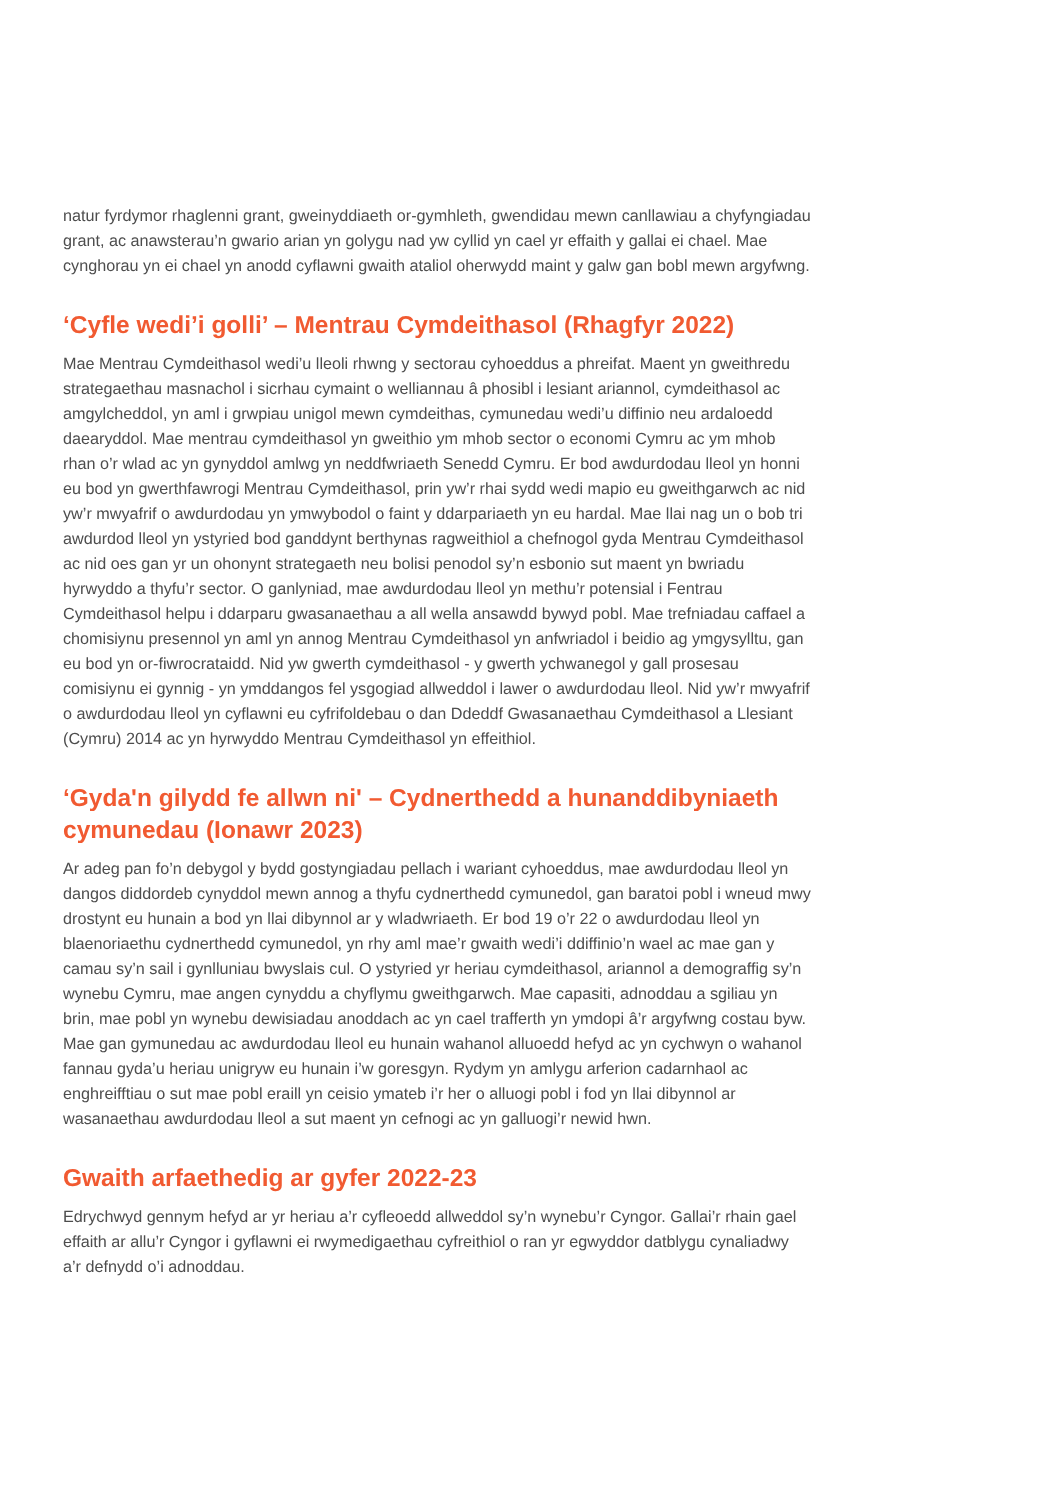natur fyrdymor rhaglenni grant, gweinyddiaeth or-gymhleth, gwendidau mewn canllawiau a chyfyngiadau grant, ac anawsterau’n gwario arian yn golygu nad yw cyllid yn cael yr effaith y gallai ei chael. Mae cynghorau yn ei chael yn anodd cyflawni gwaith ataliol oherwydd maint y galw gan bobl mewn argyfwng.
‘Cyfle wedi’i golli’ – Mentrau Cymdeithasol (Rhagfyr 2022)
Mae Mentrau Cymdeithasol wedi’u lleoli rhwng y sectorau cyhoeddus a phreifat. Maent yn gweithredu strategaethau masnachol i sicrhau cymaint o welliannau â phosibl i lesiant ariannol, cymdeithasol ac amgylcheddol, yn aml i grwpiau unigol mewn cymdeithas, cymunedau wedi’u diffinio neu ardaloedd daearyddol. Mae mentrau cymdeithasol yn gweithio ym mhob sector o economi Cymru ac ym mhob rhan o’r wlad ac yn gynyddol amlwg yn neddfwriaeth Senedd Cymru. Er bod awdurdodau lleol yn honni eu bod yn gwerthfawrogi Mentrau Cymdeithasol, prin yw’r rhai sydd wedi mapio eu gweithgarwch ac nid yw’r mwyafrif o awdurdodau yn ymwybodol o faint y ddarpariaeth yn eu hardal. Mae llai nag un o bob tri awdurdod lleol yn ystyried bod ganddynt berthynas ragweithiol a chefnogol gyda Mentrau Cymdeithasol ac nid oes gan yr un ohonynt strategaeth neu bolisi penodol sy’n esbonio sut maent yn bwriadu hyrwyddo a thyfu’r sector. O ganlyniad, mae awdurdodau lleol yn methu’r potensial i Fentrau Cymdeithasol helpu i ddarparu gwasanaethau a all wella ansawdd bywyd pobl. Mae trefniadau caffael a chomisiynu presennol yn aml yn annog Mentrau Cymdeithasol yn anfwriadol i beidio ag ymgysylltu, gan eu bod yn or-fiwrocrataidd. Nid yw gwerth cymdeithasol - y gwerth ychwanegol y gall prosesau comisiynu ei gynnig - yn ymddangos fel ysgogiad allweddol i lawer o awdurdodau lleol. Nid yw’r mwyafrif o awdurdodau lleol yn cyflawni eu cyfrifoldebau o dan Ddeddf Gwasanaethau Cymdeithasol a Llesiant (Cymru) 2014 ac yn hyrwyddo Mentrau Cymdeithasol yn effeithiol.
‘Gyda'n gilydd fe allwn ni' – Cydnerthedd a hunanddibyniaeth cymunedau (Ionawr 2023)
Ar adeg pan fo’n debygol y bydd gostyngiadau pellach i wariant cyhoeddus, mae awdurdodau lleol yn dangos diddordeb cynyddol mewn annog a thyfu cydnerthedd cymunedol, gan baratoi pobl i wneud mwy drostynt eu hunain a bod yn llai dibynnol ar y wladwriaeth. Er bod 19 o’r 22 o awdurdodau lleol yn blaenoriaethu cydnerthedd cymunedol, yn rhy aml mae’r gwaith wedi’i ddiffinio’n wael ac mae gan y camau sy’n sail i gynlluniau bwyslais cul. O ystyried yr heriau cymdeithasol, ariannol a demograffig sy’n wynebu Cymru, mae angen cynyddu a chyflymu gweithgarwch. Mae capasiti, adnoddau a sgiliau yn brin, mae pobl yn wynebu dewisiadau anoddach ac yn cael trafferth yn ymdopi â’r argyfwng costau byw. Mae gan gymunedau ac awdurdodau lleol eu hunain wahanol alluoedd hefyd ac yn cychwyn o wahanol fannau gyda’u heriau unigryw eu hunain i’w goresgyn. Rydym yn amlygu arferion cadarnhaol ac enghreifftiau o sut mae pobl eraill yn ceisio ymateb i’r her o alluogi pobl i fod yn llai dibynnol ar wasanaethau awdurdodau lleol a sut maent yn cefnogi ac yn galluogi’r newid hwn.
Gwaith arfaethedig ar gyfer 2022-23
Edrychwyd gennym hefyd ar yr heriau a’r cyfleoedd allweddol sy’n wynebu’r Cyngor. Gallai’r rhain gael effaith ar allu’r Cyngor i gyflawni ei rwymedigaethau cyfreithiol o ran yr egwyddor datblygu cynaliadwy a’r defnydd o’i adnoddau.